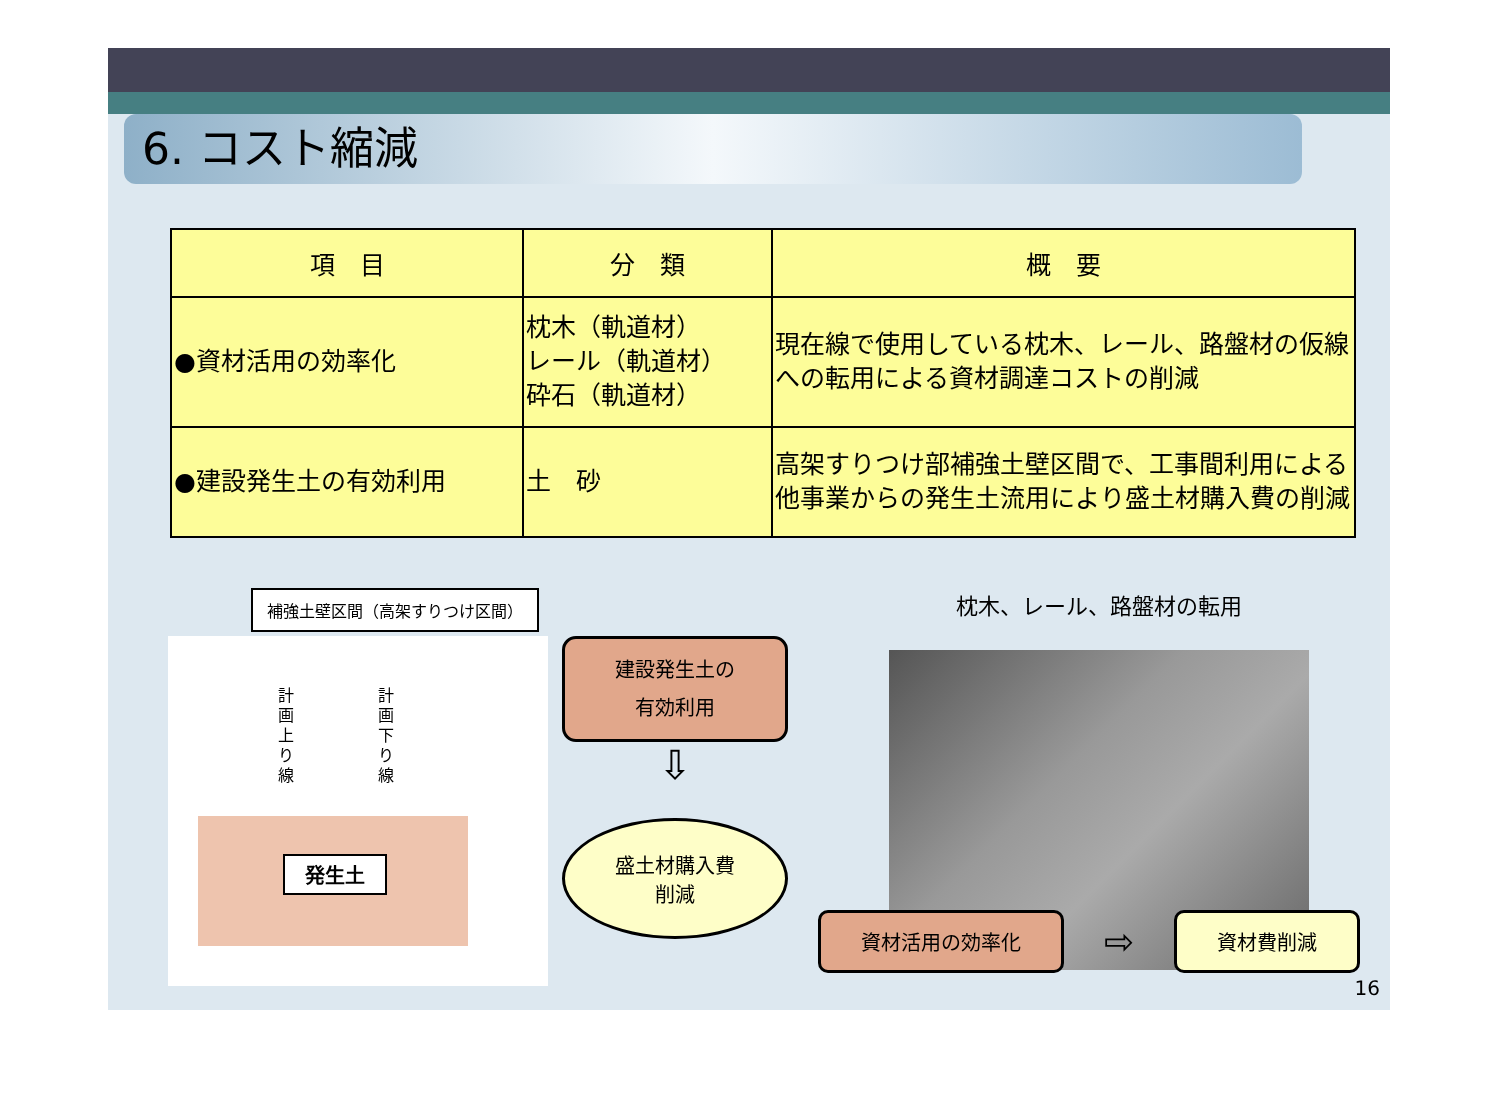6. コスト縮減
| 項 目 | 分 類 | 概 要 |
| --- | --- | --- |
| ●資材活用の効率化 | 枕木（軌道材） レール（軌道材） 砕石（軌道材） | 現在線で使用している枕木、レール、路盤材の仮線への転用による資材調達コストの削減 |
| ●建設発生土の有効利用 | 土 砂 | 高架すりつけ部補強土壁区間で、工事間利用による他事業からの発生土流用により盛土材購入費の削減 |
補強土壁区間（高架すりつけ区間）
計
画
上
り
線
計
画
下
り
線
発生土
建設発生土の
有効利用
⇩
盛土材購入費
削減
枕木、レール、路盤材の転用
資材活用の効率化
⇨
資材費削減
16